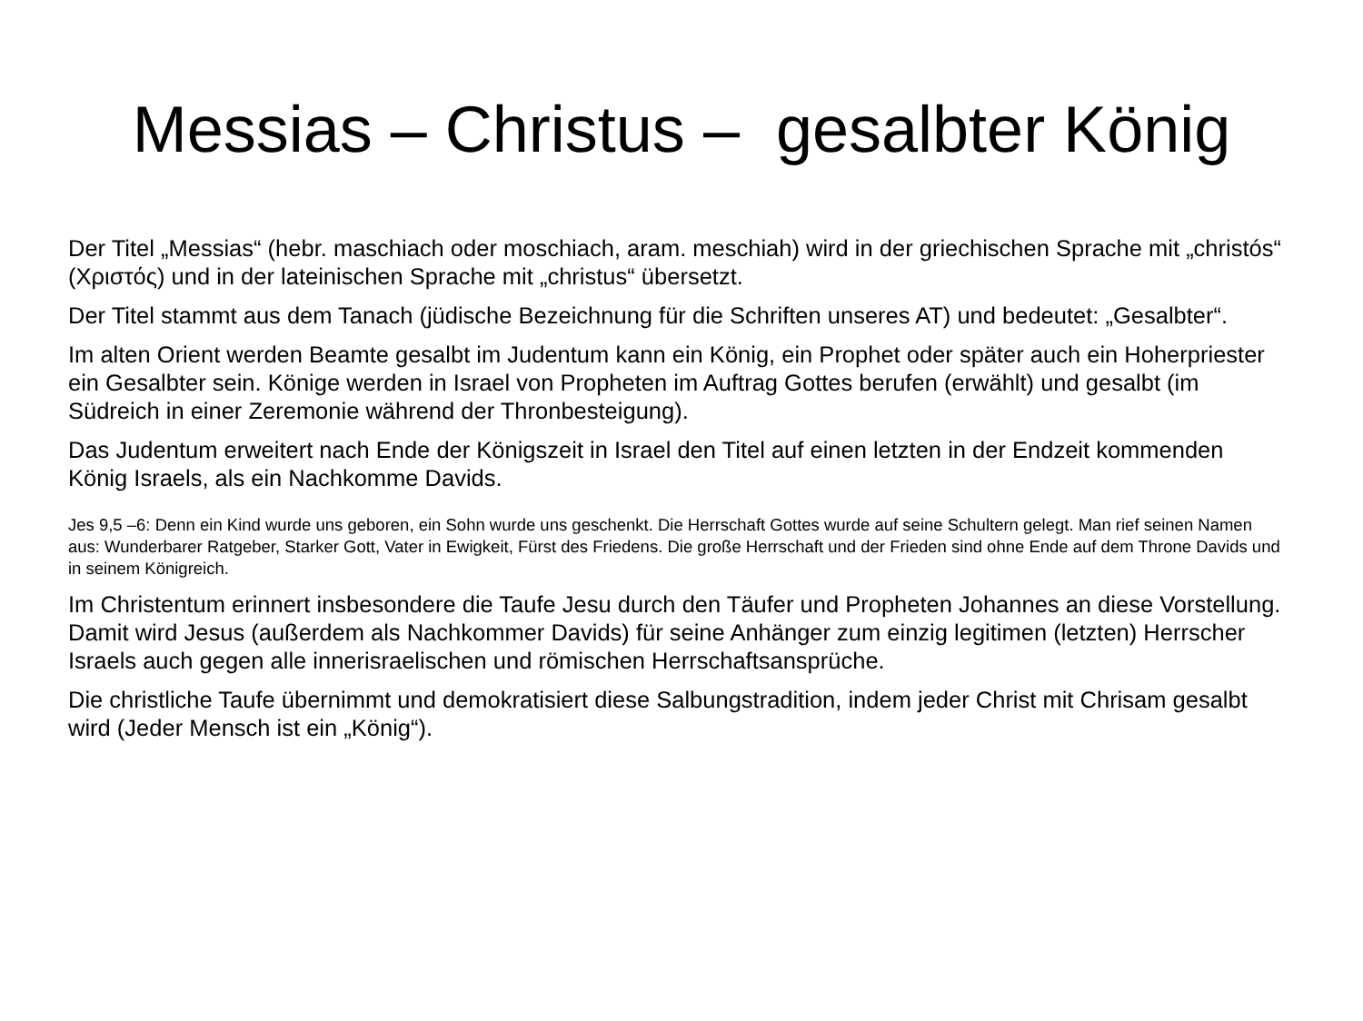Messias – Christus – gesalbter König
Der Titel „Messias“ (hebr. maschiach oder moschiach, aram. meschiah) wird in der griechischen Sprache mit „christós“ (Χριστός) und in der lateinischen Sprache mit „christus“ übersetzt.
Der Titel stammt aus dem Tanach (jüdische Bezeichnung für die Schriften unseres AT) und bedeutet: „Gesalbter“.
Im alten Orient werden Beamte gesalbt im Judentum kann ein König, ein Prophet oder später auch ein Hoherpriester ein Gesalbter sein. Könige werden in Israel von Propheten im Auftrag Gottes berufen (erwählt) und gesalbt (im Südreich in einer Zeremonie während der Thronbesteigung).
Das Judentum erweitert nach Ende der Königszeit in Israel den Titel auf einen letzten in der Endzeit kommenden König Israels, als ein Nachkomme Davids.
Jes 9,5 –6: Denn ein Kind wurde uns geboren, ein Sohn wurde uns geschenkt. Die Herrschaft Gottes wurde auf seine Schultern gelegt. Man rief seinen Namen aus: Wunderbarer Ratgeber, Starker Gott, Vater in Ewigkeit, Fürst des Friedens. Die große Herrschaft und der Frieden sind ohne Ende auf dem Throne Davids und in seinem Königreich.
Im Christentum erinnert insbesondere die Taufe Jesu durch den Täufer und Propheten Johannes an diese Vorstellung. Damit wird Jesus (außerdem als Nachkommer Davids) für seine Anhänger zum einzig legitimen (letzten) Herrscher Israels auch gegen alle innerisraelischen und römischen Herrschaftsansprüche.
Die christliche Taufe übernimmt und demokratisiert diese Salbungstradition, indem jeder Christ mit Chrisam gesalbt wird (Jeder Mensch ist ein „König“).